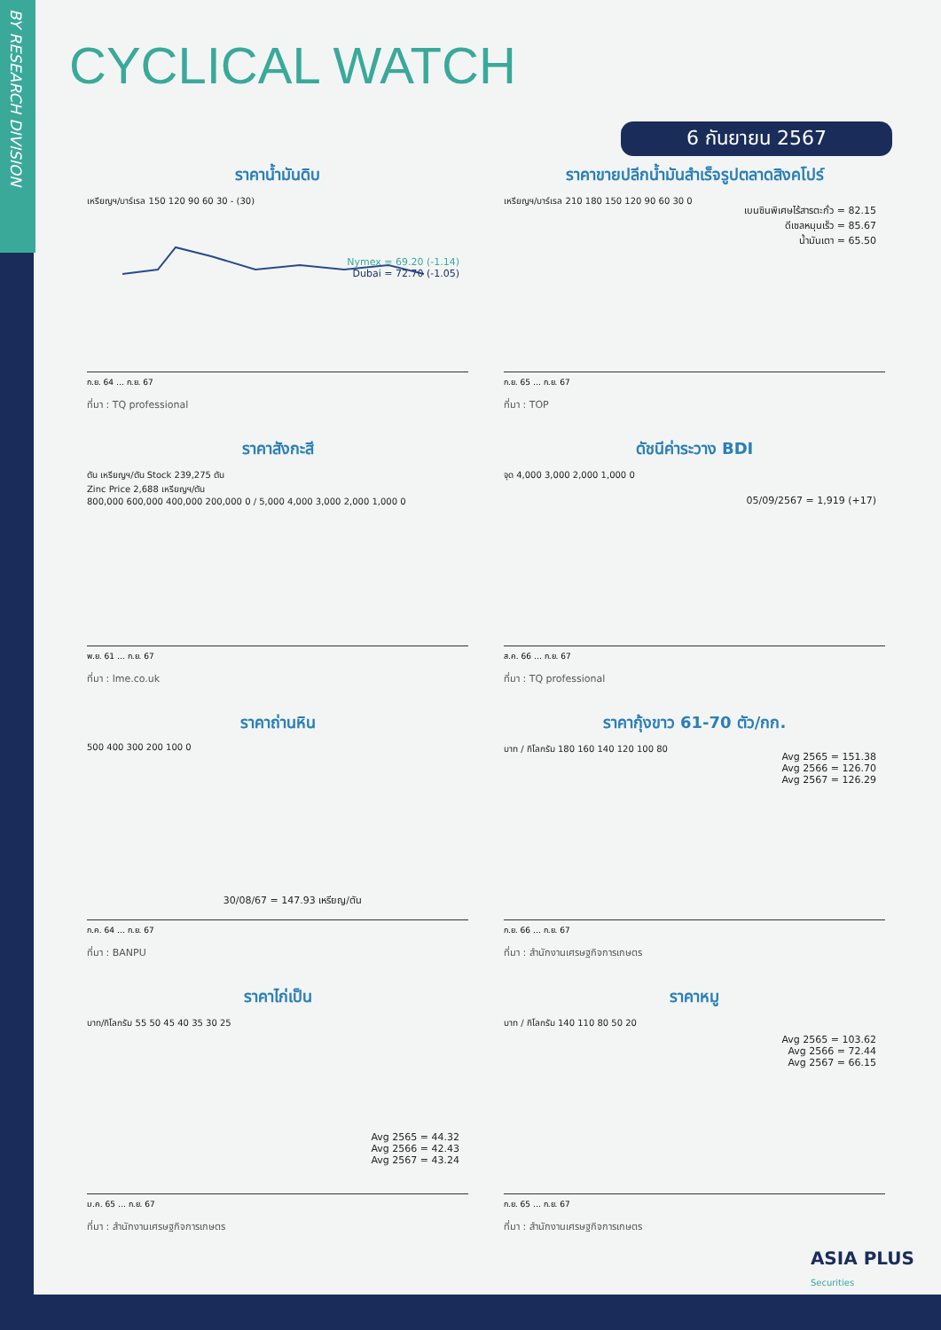BY RESEARCH DIVISION
CYCLICAL WATCH
6 กันยายน 2567
ราคาน้ำมันดิบ
เหรียญฯ/บาร์เรล 150 120 90 60 30 - (30)
Nymex = 69.20 (-1.14)
Dubai = 72.70 (-1.05)
ก.ย. 64 … ก.ย. 67
ที่มา : TQ professional
ราคาขายปลีกน้ำมันสำเร็จรูปตลาดสิงคโปร์
เหรียญฯ/บาร์เรล 210 180 150 120 90 60 30 0
เบนซินพิเศษไร้สารตะกั่ว = 82.15
ดีเซลหมุนเร็ว = 85.67
น้ำมันเตา = 65.50
ก.ย. 65 … ก.ย. 67
ที่มา : TOP
ราคาสังกะสี
ตัน เหรียญฯ/ตัน Stock 239,275 ตัน
Zinc Price 2,688 เหรียญฯ/ตัน
800,000 600,000 400,000 200,000 0 / 5,000 4,000 3,000 2,000 1,000 0
พ.ย. 61 … ก.ย. 67
ที่มา : lme.co.uk
ดัชนีค่าระวาง BDI
จุด 4,000 3,000 2,000 1,000 0
05/09/2567 = 1,919 (+17)
ส.ค. 66 … ก.ย. 67
ที่มา : TQ professional
ราคาถ่านหิน
500 400 300 200 100 0
30/08/67 = 147.93 เหรียญ/ตัน
ก.ค. 64 … ก.ย. 67
ที่มา : BANPU
ราคากุ้งขาว 61-70 ตัว/กก.
บาท / กิโลกรัม 180 160 140 120 100 80
Avg 2565 = 151.38
Avg 2566 = 126.70
Avg 2567 = 126.29
ก.ย. 66 … ก.ย. 67
ที่มา : สำนักงานเศรษฐกิจการเกษตร
ราคาไก่เป็น
บาท/กิโลกรัม 55 50 45 40 35 30 25
Avg 2565 = 44.32
Avg 2566 = 42.43
Avg 2567 = 43.24
ม.ค. 65 … ก.ย. 67
ที่มา : สำนักงานเศรษฐกิจการเกษตร
ราคาหมู
บาท / กิโลกรัม 140 110 80 50 20
Avg 2565 = 103.62
Avg 2566 = 72.44
Avg 2567 = 66.15
ก.ย. 65 … ก.ย. 67
ที่มา : สำนักงานเศรษฐกิจการเกษตร
ASIA PLUS
Securities